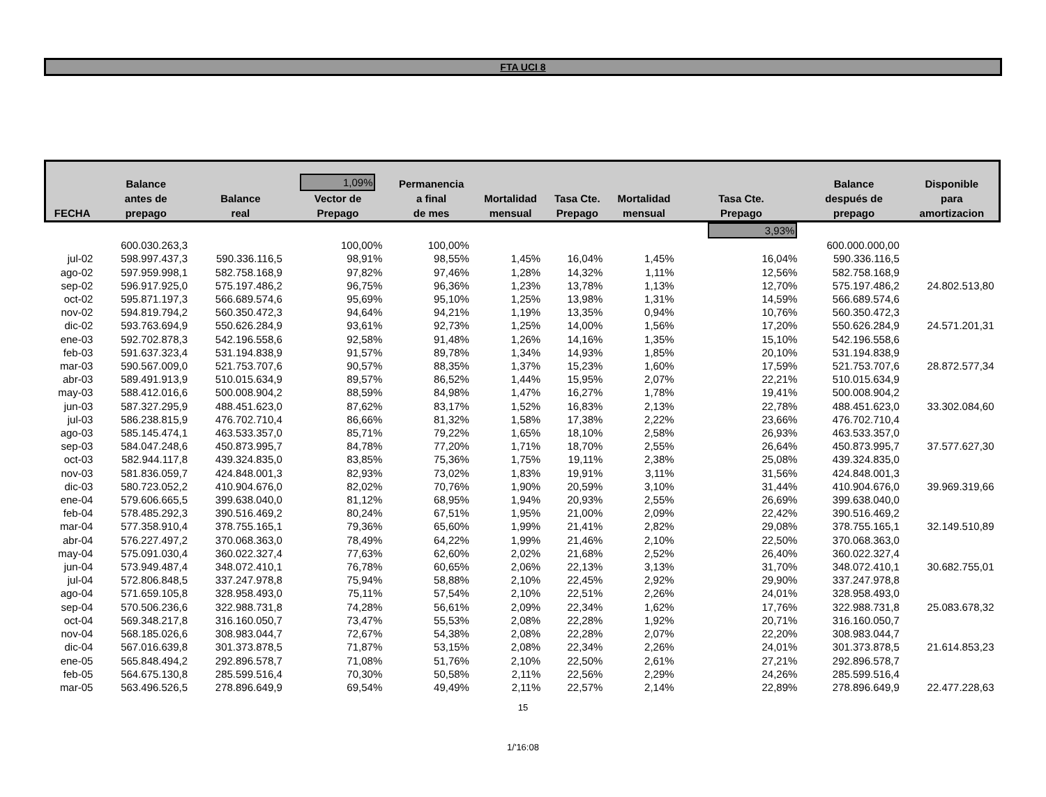FTA UCI 8
| FECHA | Balance antes de prepago | Balance real | 1,09% Vector de Prepago | Permanencia a final de mes | Mortalidad mensual | Tasa Cte. Prepago | Mortalidad mensual | Tasa Cte. Prepago | Balance después de prepago | Disponible para amortizacion |
| --- | --- | --- | --- | --- | --- | --- | --- | --- | --- | --- |
| | | | | | | | | 3,93% | | |
| | 600.030.263,3 | | 100,00% | 100,00% | | | | | 600.000.000,00 | |
| jul-02 | 598.997.437,3 | 590.336.116,5 | 98,91% | 98,55% | 1,45% | 16,04% | 1,45% | 16,04% | 590.336.116,5 | |
| ago-02 | 597.959.998,1 | 582.758.168,9 | 97,82% | 97,46% | 1,28% | 14,32% | 1,11% | 12,56% | 582.758.168,9 | |
| sep-02 | 596.917.925,0 | 575.197.486,2 | 96,75% | 96,36% | 1,23% | 13,78% | 1,13% | 12,70% | 575.197.486,2 | 24.802.513,80 |
| oct-02 | 595.871.197,3 | 566.689.574,6 | 95,69% | 95,10% | 1,25% | 13,98% | 1,31% | 14,59% | 566.689.574,6 | |
| nov-02 | 594.819.794,2 | 560.350.472,3 | 94,64% | 94,21% | 1,19% | 13,35% | 0,94% | 10,76% | 560.350.472,3 | |
| dic-02 | 593.763.694,9 | 550.626.284,9 | 93,61% | 92,73% | 1,25% | 14,00% | 1,56% | 17,20% | 550.626.284,9 | 24.571.201,31 |
| ene-03 | 592.702.878,3 | 542.196.558,6 | 92,58% | 91,48% | 1,26% | 14,16% | 1,35% | 15,10% | 542.196.558,6 | |
| feb-03 | 591.637.323,4 | 531.194.838,9 | 91,57% | 89,78% | 1,34% | 14,93% | 1,85% | 20,10% | 531.194.838,9 | |
| mar-03 | 590.567.009,0 | 521.753.707,6 | 90,57% | 88,35% | 1,37% | 15,23% | 1,60% | 17,59% | 521.753.707,6 | 28.872.577,34 |
| abr-03 | 589.491.913,9 | 510.015.634,9 | 89,57% | 86,52% | 1,44% | 15,95% | 2,07% | 22,21% | 510.015.634,9 | |
| may-03 | 588.412.016,6 | 500.008.904,2 | 88,59% | 84,98% | 1,47% | 16,27% | 1,78% | 19,41% | 500.008.904,2 | |
| jun-03 | 587.327.295,9 | 488.451.623,0 | 87,62% | 83,17% | 1,52% | 16,83% | 2,13% | 22,78% | 488.451.623,0 | 33.302.084,60 |
| jul-03 | 586.238.815,9 | 476.702.710,4 | 86,66% | 81,32% | 1,58% | 17,38% | 2,22% | 23,66% | 476.702.710,4 | |
| ago-03 | 585.145.474,1 | 463.533.357,0 | 85,71% | 79,22% | 1,65% | 18,10% | 2,58% | 26,93% | 463.533.357,0 | |
| sep-03 | 584.047.248,6 | 450.873.995,7 | 84,78% | 77,20% | 1,71% | 18,70% | 2,55% | 26,64% | 450.873.995,7 | 37.577.627,30 |
| oct-03 | 582.944.117,8 | 439.324.835,0 | 83,85% | 75,36% | 1,75% | 19,11% | 2,38% | 25,08% | 439.324.835,0 | |
| nov-03 | 581.836.059,7 | 424.848.001,3 | 82,93% | 73,02% | 1,83% | 19,91% | 3,11% | 31,56% | 424.848.001,3 | |
| dic-03 | 580.723.052,2 | 410.904.676,0 | 82,02% | 70,76% | 1,90% | 20,59% | 3,10% | 31,44% | 410.904.676,0 | 39.969.319,66 |
| ene-04 | 579.606.665,5 | 399.638.040,0 | 81,12% | 68,95% | 1,94% | 20,93% | 2,55% | 26,69% | 399.638.040,0 | |
| feb-04 | 578.485.292,3 | 390.516.469,2 | 80,24% | 67,51% | 1,95% | 21,00% | 2,09% | 22,42% | 390.516.469,2 | |
| mar-04 | 577.358.910,4 | 378.755.165,1 | 79,36% | 65,60% | 1,99% | 21,41% | 2,82% | 29,08% | 378.755.165,1 | 32.149.510,89 |
| abr-04 | 576.227.497,2 | 370.068.363,0 | 78,49% | 64,22% | 1,99% | 21,46% | 2,10% | 22,50% | 370.068.363,0 | |
| may-04 | 575.091.030,4 | 360.022.327,4 | 77,63% | 62,60% | 2,02% | 21,68% | 2,52% | 26,40% | 360.022.327,4 | |
| jun-04 | 573.949.487,4 | 348.072.410,1 | 76,78% | 60,65% | 2,06% | 22,13% | 3,13% | 31,70% | 348.072.410,1 | 30.682.755,01 |
| jul-04 | 572.806.848,5 | 337.247.978,8 | 75,94% | 58,88% | 2,10% | 22,45% | 2,92% | 29,90% | 337.247.978,8 | |
| ago-04 | 571.659.105,8 | 328.958.493,0 | 75,11% | 57,54% | 2,10% | 22,51% | 2,26% | 24,01% | 328.958.493,0 | |
| sep-04 | 570.506.236,6 | 322.988.731,8 | 74,28% | 56,61% | 2,09% | 22,34% | 1,62% | 17,76% | 322.988.731,8 | 25.083.678,32 |
| oct-04 | 569.348.217,8 | 316.160.050,7 | 73,47% | 55,53% | 2,08% | 22,28% | 1,92% | 20,71% | 316.160.050,7 | |
| nov-04 | 568.185.026,6 | 308.983.044,7 | 72,67% | 54,38% | 2,08% | 22,28% | 2,07% | 22,20% | 308.983.044,7 | |
| dic-04 | 567.016.639,8 | 301.373.878,5 | 71,87% | 53,15% | 2,08% | 22,34% | 2,26% | 24,01% | 301.373.878,5 | 21.614.853,23 |
| ene-05 | 565.848.494,2 | 292.896.578,7 | 71,08% | 51,76% | 2,10% | 22,50% | 2,61% | 27,21% | 292.896.578,7 | |
| feb-05 | 564.675.130,8 | 285.599.516,4 | 70,30% | 50,58% | 2,11% | 22,56% | 2,29% | 24,26% | 285.599.516,4 | |
| mar-05 | 563.496.526,5 | 278.896.649,9 | 69,54% | 49,49% | 2,11% | 22,57% | 2,14% | 22,89% | 278.896.649,9 | 22.477.228,63 |
15
1/'16:08